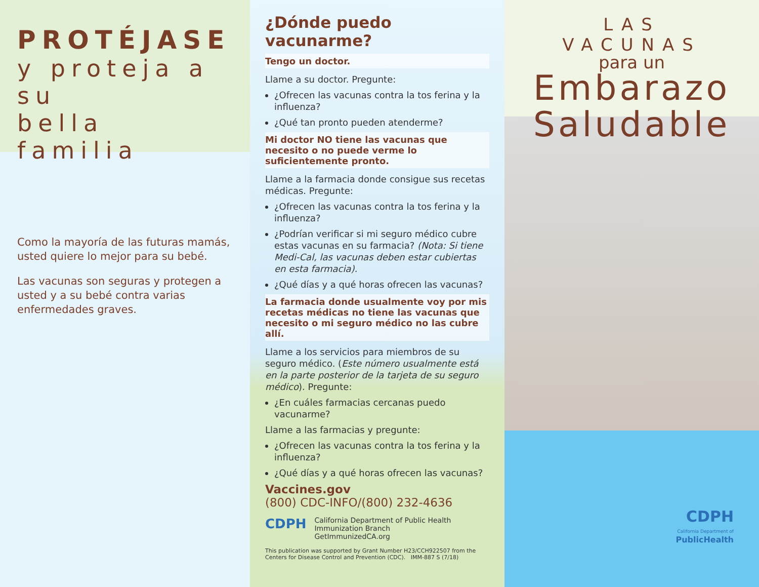PROTÉJASE
y proteja a su
bella familia
Como la mayoría de las futuras mamás, usted quiere lo mejor para su bebé.
Las vacunas son seguras y protegen a usted y a su bebé contra varias enfermedades graves.
¿Dónde puedo vacunarme?
Tengo un doctor.
Llame a su doctor. Pregunte:
¿Ofrecen las vacunas contra la tos ferina y la influenza?
¿Qué tan pronto pueden atenderme?
Mi doctor NO tiene las vacunas que necesito o no puede verme lo suficientemente pronto.
Llame a la farmacia donde consigue sus recetas médicas. Pregunte:
¿Ofrecen las vacunas contra la tos ferina y la influenza?
¿Podrían verificar si mi seguro médico cubre estas vacunas en su farmacia? (Nota: Si tiene Medi-Cal, las vacunas deben estar cubiertas en esta farmacia).
¿Qué días y a qué horas ofrecen las vacunas?
La farmacia donde usualmente voy por mis recetas médicas no tiene las vacunas que necesito o mi seguro médico no las cubre allí.
Llame a los servicios para miembros de su seguro médico. (Este número usualmente está en la parte posterior de la tarjeta de su seguro médico). Pregunte:
¿En cuáles farmacias cercanas puedo vacunarme?
Llame a las farmacias y pregunte:
¿Ofrecen las vacunas contra la tos ferina y la influenza?
¿Qué días y a qué horas ofrecen las vacunas?
Vaccines.gov
(800) CDC-INFO/(800) 232-4636
CDPH
California Department of Public Health
Immunization Branch
GetImmunizedCA.org
This publication was supported by Grant Number H23/CCH922507 from the Centers for Disease Control and Prevention (CDC). IMM-887 S (7/18)
LAS VACUNAS
para un
Embarazo
Saludable
CDPH
California Department of
PublicHealth